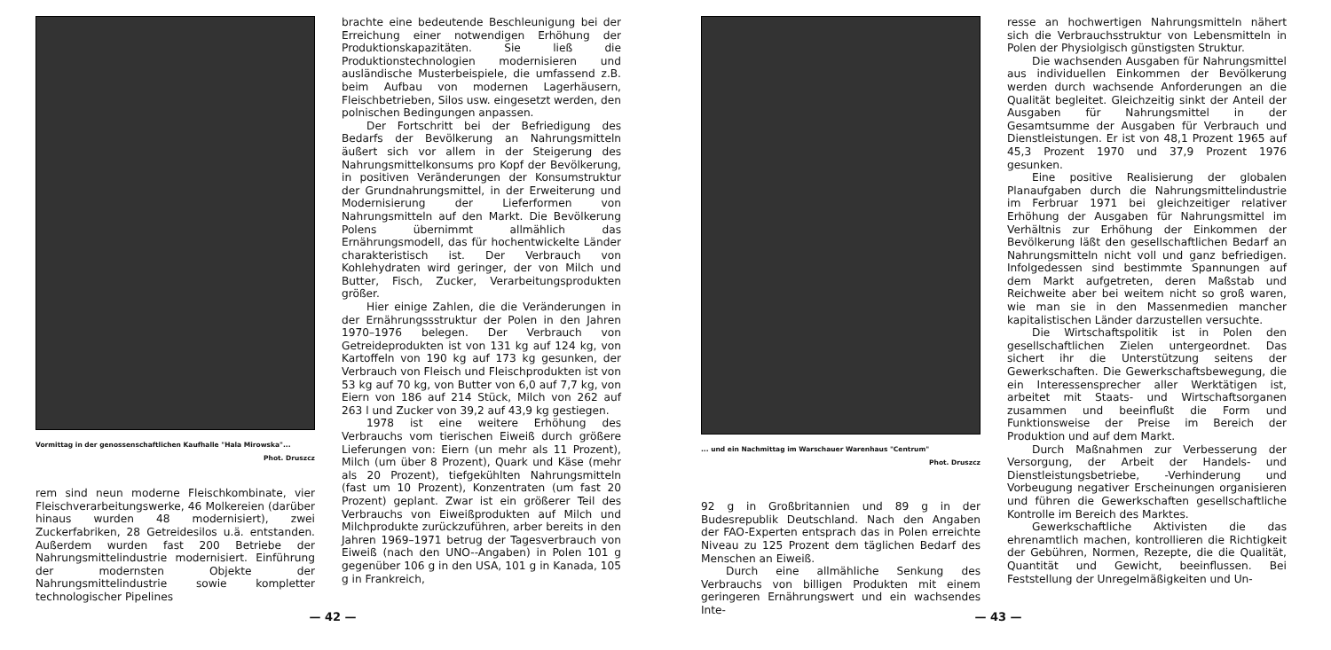Vormittag in der genossenschaftlichen Kaufhalle "Hala Mirowska"...
Phot. Druszcz
rem sind neun moderne Fleischkombinate, vier Fleischverarbeitungswerke, 46 Molkereien (darüber hinaus wurden 48 modernisiert), zwei Zuckerfabriken, 28 Getreidesilos u.ä. entstanden. Außerdem wurden fast 200 Betriebe der Nahrungsmittelindustrie modernisiert. Einführung der modernsten Objekte der Nahrungsmittelindustrie sowie kompletter technologischer Pipelines
brachte eine bedeutende Beschleunigung bei der Erreichung einer notwendigen Erhöhung der Produktionskapazitäten. Sie ließ die Produktionstechnologien modernisieren und ausländische Musterbeispiele, die umfassend z.B. beim Aufbau von modernen Lagerhäusern, Fleischbetrieben, Silos usw. eingesetzt werden, den polnischen Bedingungen anpassen.
Der Fortschritt bei der Befriedigung des Bedarfs der Bevölkerung an Nahrungsmitteln äußert sich vor allem in der Steigerung des Nahrungsmittelkonsums pro Kopf der Bevölkerung, in positiven Veränderungen der Konsumstruktur der Grundnahrungsmittel, in der Erweiterung und Modernisierung der Lieferformen von Nahrungsmitteln auf den Markt. Die Bevölkerung Polens übernimmt allmählich das Ernährungsmodell, das für hochentwickelte Länder charakteristisch ist. Der Verbrauch von Kohlehydraten wird geringer, der von Milch und Butter, Fisch, Zucker, Verarbeitungsprodukten größer.
Hier einige Zahlen, die die Veränderungen in der Ernährungssstruktur der Polen in den Jahren 1970–1976 belegen. Der Verbrauch von Getreideprodukten ist von 131 kg auf 124 kg, von Kartoffeln von 190 kg auf 173 kg gesunken, der Verbrauch von Fleisch und Fleischprodukten ist von 53 kg auf 70 kg, von Butter von 6,0 auf 7,7 kg, von Eiern von 186 auf 214 Stück, Milch von 262 auf 263 l und Zucker von 39,2 auf 43,9 kg gestiegen.
1978 ist eine weitere Erhöhung des Verbrauchs vom tierischen Eiweiß durch größere Lieferungen von: Eiern (un mehr als 11 Prozent), Milch (um über 8 Prozent), Quark und Käse (mehr als 20 Prozent), tiefgekühlten Nahrungsmitteln (fast um 10 Prozent), Konzentraten (um fast 20 Prozent) geplant. Zwar ist ein größerer Teil des Verbrauchs von Eiweißprodukten auf Milch und Milchprodukte zurückzuführen, arber bereits in den Jahren 1969–1971 betrug der Tagesverbrauch von Eiweiß (nach den UNO--Angaben) in Polen 101 g gegenüber 106 g in den USA, 101 g in Kanada, 105 g in Frankreich,
— 42 —
... und ein Nachmittag im Warschauer Warenhaus "Centrum"
Phot. Druszcz
92 g in Großbritannien und 89 g in der Budesrepublik Deutschland. Nach den Angaben der FAO-Experten entsprach das in Polen erreichte Niveau zu 125 Prozent dem täglichen Bedarf des Menschen an Eiweiß.
Durch eine allmähliche Senkung des Verbrauchs von billigen Produkten mit einem geringeren Ernährungswert und ein wachsendes Inte-
resse an hochwertigen Nahrungsmitteln nähert sich die Verbrauchsstruktur von Lebensmitteln in Polen der Physiolgisch günstigsten Struktur.
Die wachsenden Ausgaben für Nahrungsmittel aus individuellen Einkommen der Bevölkerung werden durch wachsende Anforderungen an die Qualität begleitet. Gleichzeitig sinkt der Anteil der Ausgaben für Nahrungsmittel in der Gesamtsumme der Ausgaben für Verbrauch und Dienstleistungen. Er ist von 48,1 Prozent 1965 auf 45,3 Prozent 1970 und 37,9 Prozent 1976 gesunken.
Eine positive Realisierung der globalen Planaufgaben durch die Nahrungsmittelindustrie im Ferbruar 1971 bei gleichzeitiger relativer Erhöhung der Ausgaben für Nahrungsmittel im Verhältnis zur Erhöhung der Einkommen der Bevölkerung läßt den gesellschaftlichen Bedarf an Nahrungsmitteln nicht voll und ganz befriedigen. Infolgedessen sind bestimmte Spannungen auf dem Markt aufgetreten, deren Maßstab und Reichweite aber bei weitem nicht so groß waren, wie man sie in den Massenmedien mancher kapitalistischen Länder darzustellen versuchte.
Die Wirtschaftspolitik ist in Polen den gesellschaftlichen Zielen untergeordnet. Das sichert ihr die Unterstützung seitens der Gewerkschaften. Die Gewerkschaftsbewegung, die ein Interessensprecher aller Werktätigen ist, arbeitet mit Staats- und Wirtschaftsorganen zusammen und beeinflußt die Form und Funktionsweise der Preise im Bereich der Produktion und auf dem Markt.
Durch Maßnahmen zur Verbesserung der Versorgung, der Arbeit der Handels- und Dienstleistungsbetriebe, -Verhinderung und Vorbeugung negativer Erscheinungen organisieren und führen die Gewerkschaften gesellschaftliche Kontrolle im Bereich des Marktes.
Gewerkschaftliche Aktivisten die das ehrenamtlich machen, kontrollieren die Richtigkeit der Gebühren, Normen, Rezepte, die die Qualität, Quantität und Gewicht, beeinflussen. Bei Feststellung der Unregelmäßigkeiten und Un-
— 43 —